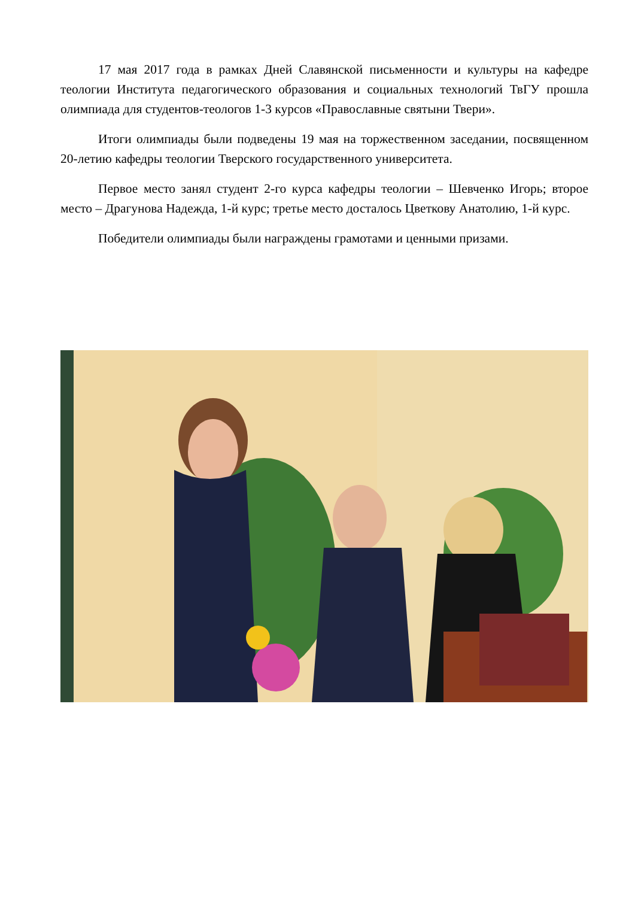17 мая 2017 года в рамках Дней Славянской письменности и культуры на кафедре теологии Института педагогического образования и социальных технологий ТвГУ прошла олимпиада для студентов-теологов 1-3 курсов «Православные святыни Твери».
Итоги олимпиады были подведены 19 мая на торжественном заседании, посвященном 20-летию кафедры теологии Тверского государственного университета.
Первое место занял студент 2-го курса кафедры теологии – Шевченко Игорь; второе место – Драгунова Надежда, 1-й курс; третье место досталось Цветкову Анатолию, 1-й курс.
Победители олимпиады были награждены грамотами и ценными призами.